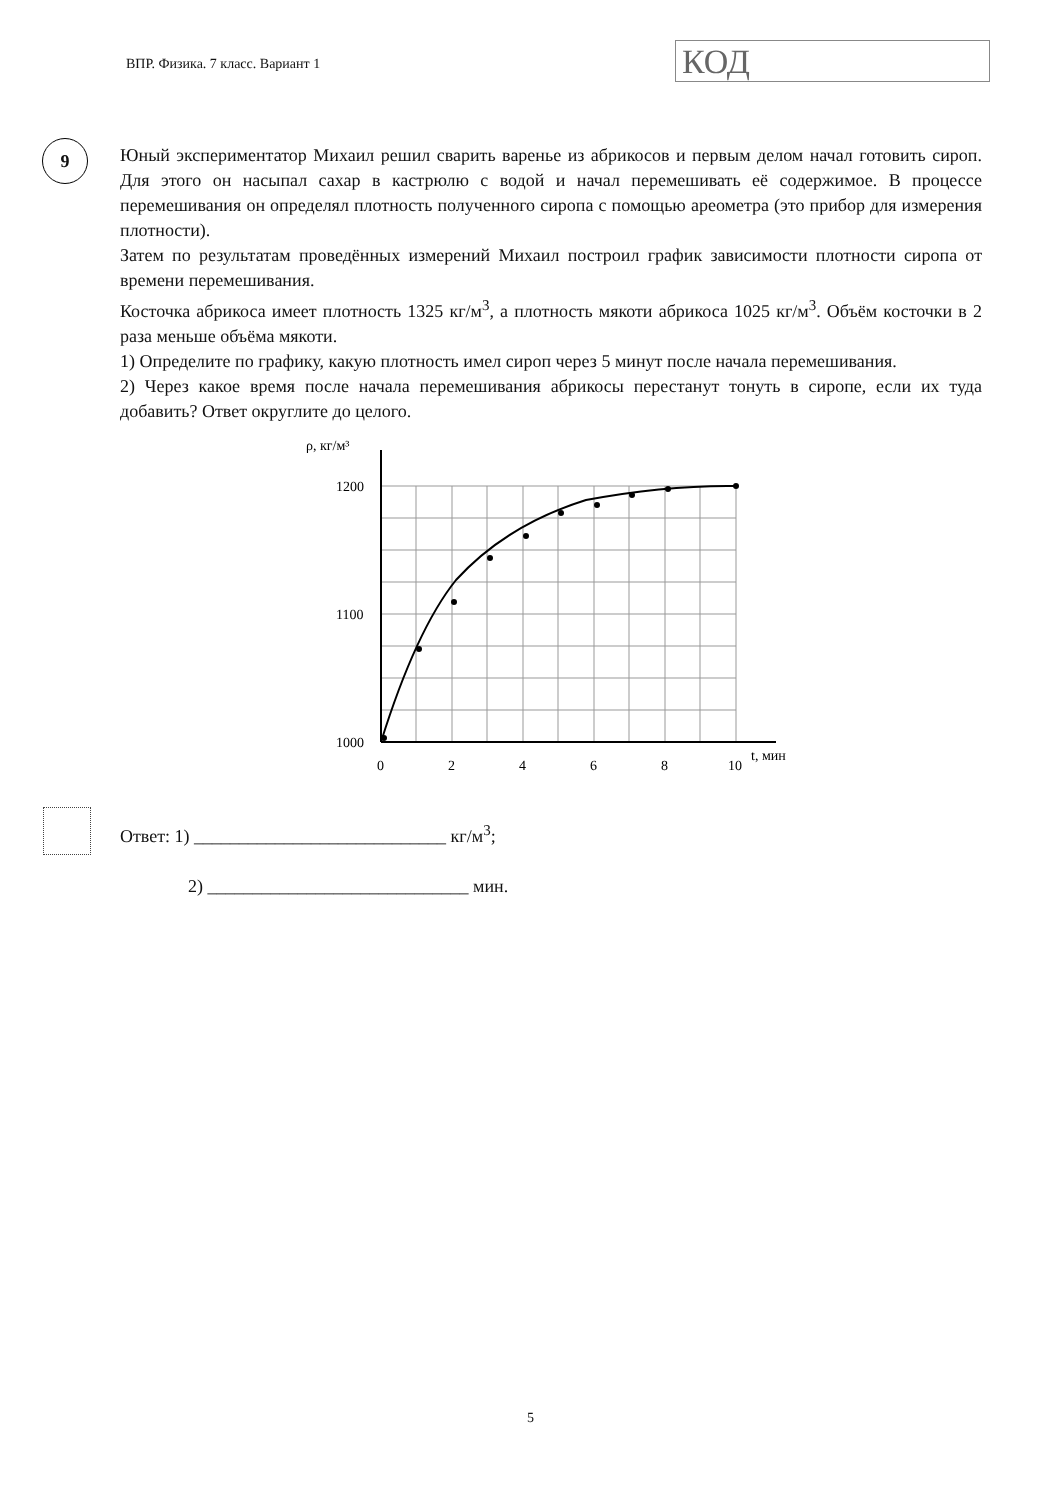ВПР. Физика. 7 класс. Вариант 1
КОД
9
Юный экспериментатор Михаил решил сварить варенье из абрикосов и первым делом начал готовить сироп. Для этого он насыпал сахар в кастрюлю с водой и начал перемешивать её содержимое. В процессе перемешивания он определял плотность полученного сиропа с помощью ареометра (это прибор для измерения плотности).
Затем по результатам проведённых измерений Михаил построил график зависимости плотности сиропа от времени перемешивания.
Косточка абрикоса имеет плотность 1325 кг/м<sup>3</sup>, а плотность мякоти абрикоса 1025 кг/м<sup>3</sup>. Объём косточки в 2 раза меньше объёма мякоти.
1) Определите по графику, какую плотность имел сироп через 5 минут после начала перемешивания.
2) Через какое время после начала перемешивания абрикосы перестанут тонуть в сиропе, если их туда добавить? Ответ округлите до целого.
ρ, кг/м³
1200
1100
1000
0
2
4
6
8
10
t, мин
Ответ: 1) ____________________________ кг/м<sup>3</sup>;
2) _____________________________ мин.
5